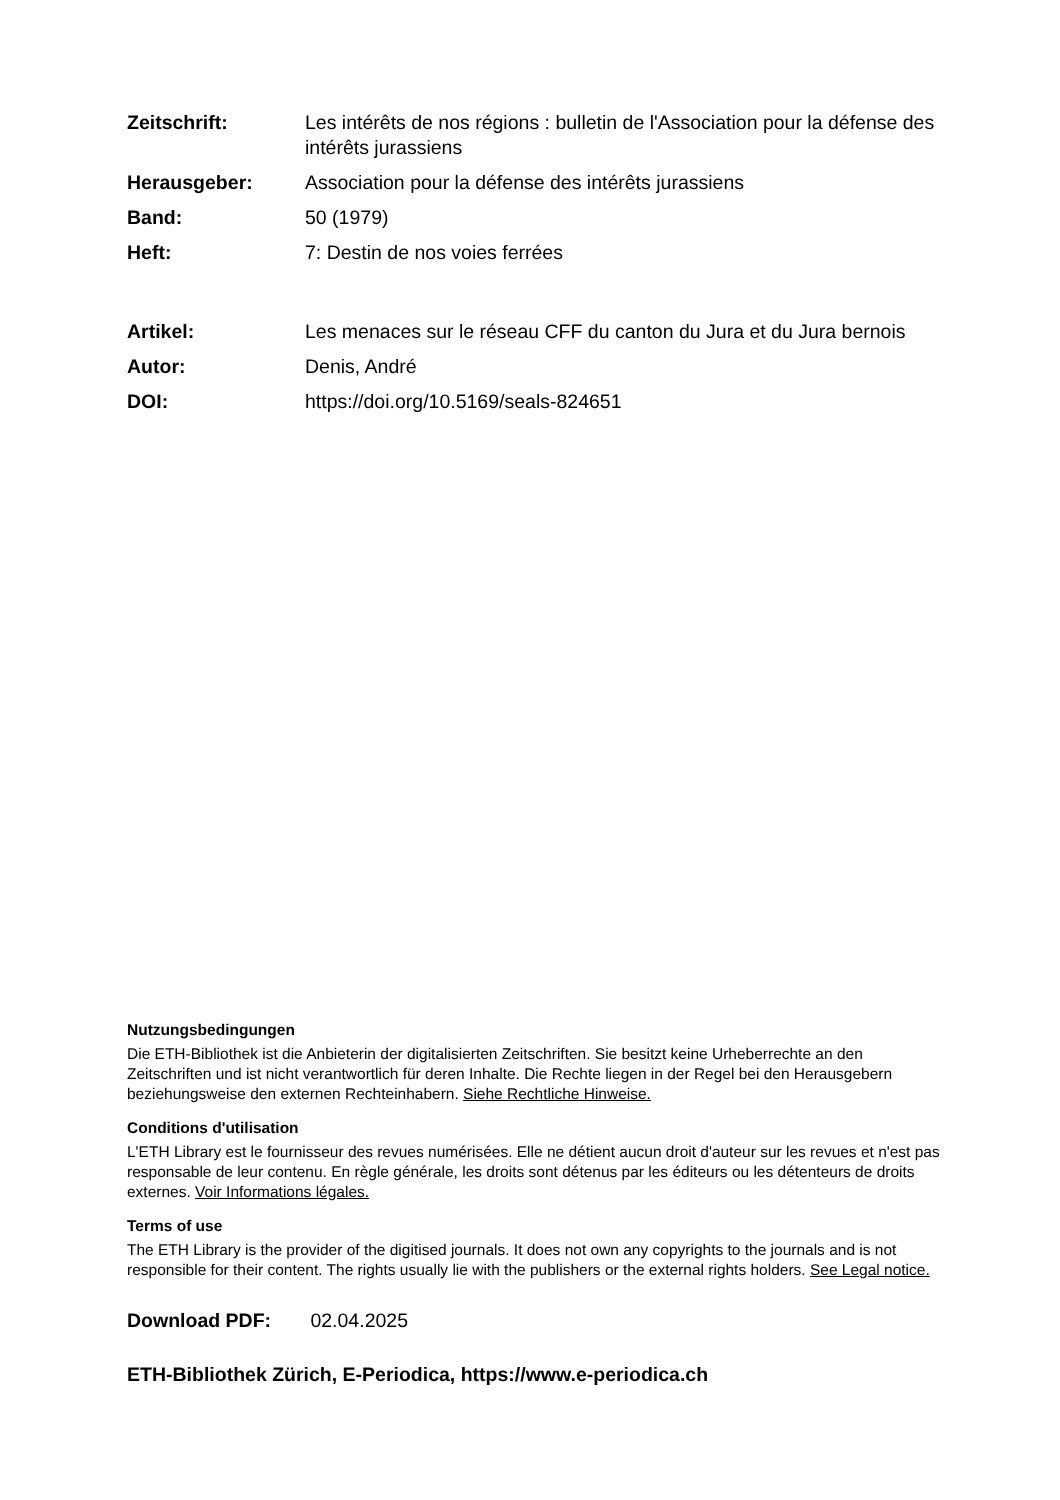Zeitschrift: Les intérêts de nos régions : bulletin de l'Association pour la défense des intérêts jurassiens
Herausgeber: Association pour la défense des intérêts jurassiens
Band: 50 (1979)
Heft: 7: Destin de nos voies ferrées
Artikel: Les menaces sur le réseau CFF du canton du Jura et du Jura bernois
Autor: Denis, André
DOI: https://doi.org/10.5169/seals-824651
Nutzungsbedingungen
Die ETH-Bibliothek ist die Anbieterin der digitalisierten Zeitschriften. Sie besitzt keine Urheberrechte an den Zeitschriften und ist nicht verantwortlich für deren Inhalte. Die Rechte liegen in der Regel bei den Herausgebern beziehungsweise den externen Rechteinhabern. Siehe Rechtliche Hinweise.
Conditions d'utilisation
L'ETH Library est le fournisseur des revues numérisées. Elle ne détient aucun droit d'auteur sur les revues et n'est pas responsable de leur contenu. En règle générale, les droits sont détenus par les éditeurs ou les détenteurs de droits externes. Voir Informations légales.
Terms of use
The ETH Library is the provider of the digitised journals. It does not own any copyrights to the journals and is not responsible for their content. The rights usually lie with the publishers or the external rights holders. See Legal notice.
Download PDF: 02.04.2025
ETH-Bibliothek Zürich, E-Periodica, https://www.e-periodica.ch